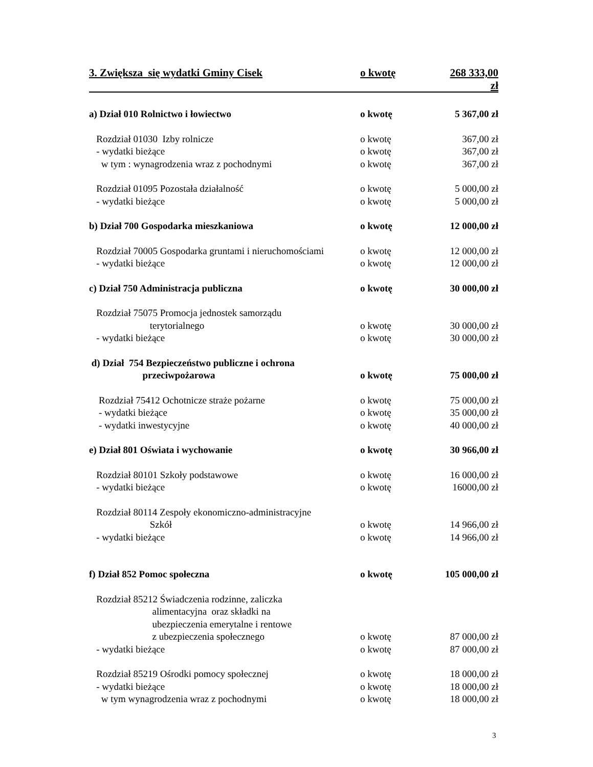3. Zwiększa się wydatki Gminy Cisek o kwotę 268 333,00 zł
a) Dział 010 Rolnictwo i łowiectwo o kwotę 5 367,00 zł
Rozdział 01030 Izby rolnicze o kwotę 367,00 zł
- wydatki bieżące o kwotę 367,00 zł
w tym : wynagrodzenia wraz z pochodnymi o kwotę 367,00 zł
Rozdział 01095 Pozostała działalność o kwotę 5 000,00 zł
- wydatki bieżące o kwotę 5 000,00 zł
b) Dział 700 Gospodarka mieszkaniowa o kwotę 12 000,00 zł
Rozdział 70005 Gospodarka gruntami i nieruchomościami o kwotę 12 000,00 zł
- wydatki bieżące o kwotę 12 000,00 zł
c) Dział 750 Administracja publiczna o kwotę 30 000,00 zł
Rozdział 75075 Promocja jednostek samorządu
terytorialnego o kwotę 30 000,00 zł
- wydatki bieżące o kwotę 30 000,00 zł
d) Dział 754 Bezpieczeństwo publiczne i ochrona
przeciwpożarowa o kwotę 75 000,00 zł
Rozdział 75412 Ochotnicze straże pożarne o kwotę 75 000,00 zł
- wydatki bieżące o kwotę 35 000,00 zł
- wydatki inwestycyjne o kwotę 40 000,00 zł
e) Dział 801 Oświata i wychowanie o kwotę 30 966,00 zł
Rozdział 80101 Szkoły podstawowe o kwotę 16 000,00 zł
- wydatki bieżące o kwotę 16000,00 zł
Rozdział 80114 Zespoły ekonomiczno-administracyjne
Szkół o kwotę 14 966,00 zł
- wydatki bieżące o kwotę 14 966,00 zł
f) Dział 852 Pomoc społeczna o kwotę 105 000,00 zł
Rozdział 85212 Świadczenia rodzinne, zaliczka
alimentacyjna oraz składki na
ubezpieczenia emerytalne i rentowe
z ubezpieczenia społecznego o kwotę 87 000,00 zł
- wydatki bieżące o kwotę 87 000,00 zł
Rozdział 85219 Ośrodki pomocy społecznej o kwotę 18 000,00 zł
- wydatki bieżące o kwotę 18 000,00 zł
w tym wynagrodzenia wraz z pochodnymi o kwotę 18 000,00 zł
3